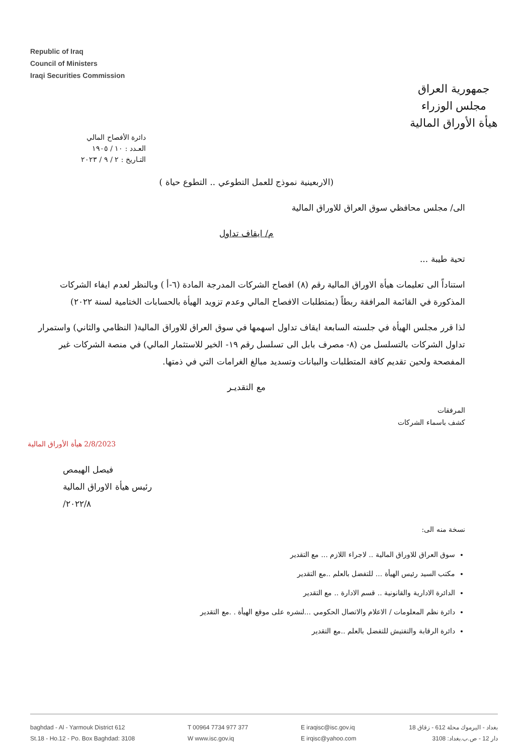Republic of Iraq
Council of Ministers
Iraqi Securities Commission
جمهورية العراق
مجلس الوزراء
هيأة الأوراق المالية
دائرة الأفصاح المالي
العـدد : ١٠ / ١٩٠٥
التـاريخ : ٢ / ٩ / ٢٠٢٣
(الاربعينية نموذج للعمل التطوعي .. التطوع حياة )
الى/ مجلس محافظي سوق العراق للاوراق المالية
م/ ايقاف تداول
تحية طيبة ...
استناداً الى تعليمات هيأة الاوراق المالية رقم (٨) افصاح الشركات المدرجة المادة (٦-أ ) وبالنظر لعدم ايفاء الشركات المذكورة في القائمة المرافقة ربطاً (بمتطلبات الافصاح المالي وعدم تزويد الهيأة بالحسابات الختامية لسنة ٢٠٢٢)
لذا قرر مجلس الهيأة في جلسته السابعة ايقاف تداول اسهمها في سوق العراق للاوراق المالية( النظامي والثاني) واستمرار تداول الشركات بالتسلسل من (٨- مصرف بابل الى تسلسل رقم ١٩- الخير للاستثمار المالي) في منصة الشركات غير المفصحة ولحين تقديم كافة المتطلبات والبيانات وتسديد مبالغ الغرامات التي في ذمتها.
مع التقديـر
المرفقات
كشف باسماء الشركات
2/8/2023 هيأة الأوراق المالية
فيصل الهيمص
رئيس هيأة الاوراق المالية
٢٠٢٢/٨/
نسخة منه الى:
سوق العراق للاوراق المالية .. لاجراء اللازم ... مع التقدير
مكتب السيد رئيس الهيأة ... للتفضل بالعلم ..مع التقدير
الدائرة الادارية والقانونية .. قسم الادارة .. مع التقدير
دائرة نظم المعلومات / الاعلام والاتصال الحكومي ...لنشره على موقع الهيأة . .مع التقدير
دائرة الرقابة والتفتيش للتفضل بالعلم ..مع التقدير
baghdad - Al - Yarmouk District 612
St.18 - Ho.12 - Po. Box Baghdad: 3108
T 00964 7734 977 377
W www.isc.gov.iq
E iraqisc@isc.gov.iq
E irqisc@yahoo.com
بغداد - اليرموك محلة 612 - زقاق 18
دار 12 - ص.ب.بغداد: 3108